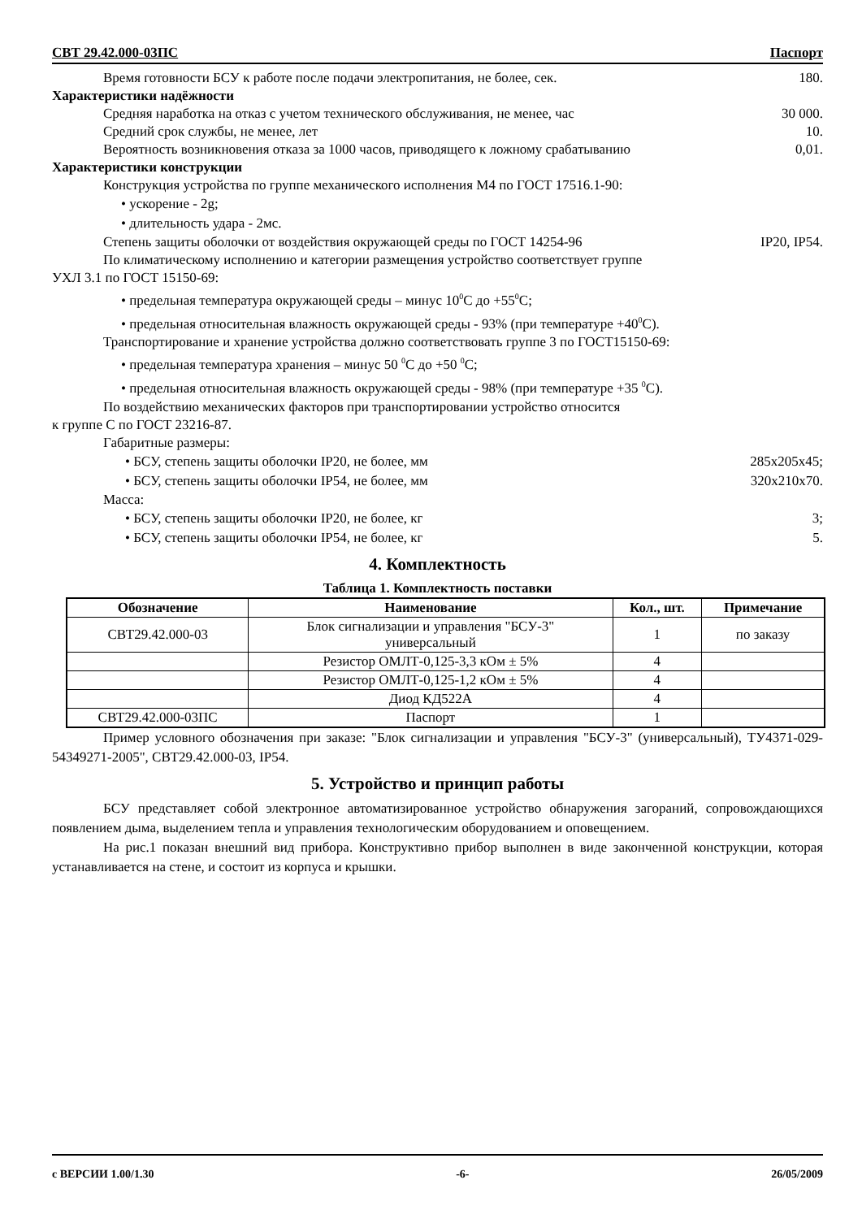СВТ 29.42.000-03ПС Паспорт
Время готовности БСУ к работе после подачи электропитания, не более, сек. 180.
Характеристики надёжности
Средняя наработка на отказ с учетом технического обслуживания, не менее, час 30 000.
Средний срок службы, не менее, лет 10.
Вероятность возникновения отказа за 1000 часов, приводящего к ложному срабатыванию 0,01.
Характеристики конструкции
Конструкция устройства по группе механического исполнения М4 по ГОСТ 17516.1-90:
• ускорение - 2g;
• длительность удара - 2мс.
Степень защиты оболочки от воздействия окружающей среды по ГОСТ 14254-96 IP20, IP54.
По климатическому исполнению и категории размещения устройство соответствует группе
УХЛ 3.1 по ГОСТ 15150-69:
• предельная температура окружающей среды – минус 10<sup>0</sup>С до +55<sup>0</sup>С;
• предельная относительная влажность окружающей среды - 93% (при температуре +40<sup>0</sup>С).
Транспортирование и хранение устройства должно соответствовать группе 3 по ГОСТ15150-69:
• предельная температура хранения – минус 50 <sup>0</sup>С до +50 <sup>0</sup>С;
• предельная относительная влажность окружающей среды - 98% (при температуре +35 <sup>0</sup>С).
По воздействию механических факторов при транспортировании устройство относится
к группе С по ГОСТ 23216-87.
Габаритные размеры:
• БСУ, степень защиты оболочки IP20, не более, мм 285х205х45;
• БСУ, степень защиты оболочки IP54, не более, мм 320х210х70.
Масса:
• БСУ, степень защиты оболочки IP20, не более, кг 3;
• БСУ, степень защиты оболочки IP54, не более, кг 5.
4. Комплектность
Таблица 1. Комплектность поставки
| Обозначение | Наименование | Кол., шт. | Примечание |
| --- | --- | --- | --- |
| СВТ29.42.000-03 | Блок сигнализации и управления "БСУ-3" универсальный | 1 | по заказу |
| | Резистор ОМЛТ-0,125-3,3 кОм ± 5% | 4 | |
| | Резистор ОМЛТ-0,125-1,2 кОм ± 5% | 4 | |
| | Диод КД522А | 4 | |
| СВТ29.42.000-03ПС | Паспорт | 1 | |
Пример условного обозначения при заказе: "Блок сигнализации и управления "БСУ-3" (универсальный), ТУ4371-029-54349271-2005", СВТ29.42.000-03, IP54.
5. Устройство и принцип работы
БСУ представляет собой электронное автоматизированное устройство обнаружения загораний, сопровождающихся появлением дыма, выделением тепла и управления технологическим оборудованием и оповещением.
На рис.1 показан внешний вид прибора. Конструктивно прибор выполнен в виде законченной конструкции, которая устанавливается на стене, и состоит из корпуса и крышки.
с ВЕРСИИ 1.00/1.30 -6- 26/05/2009